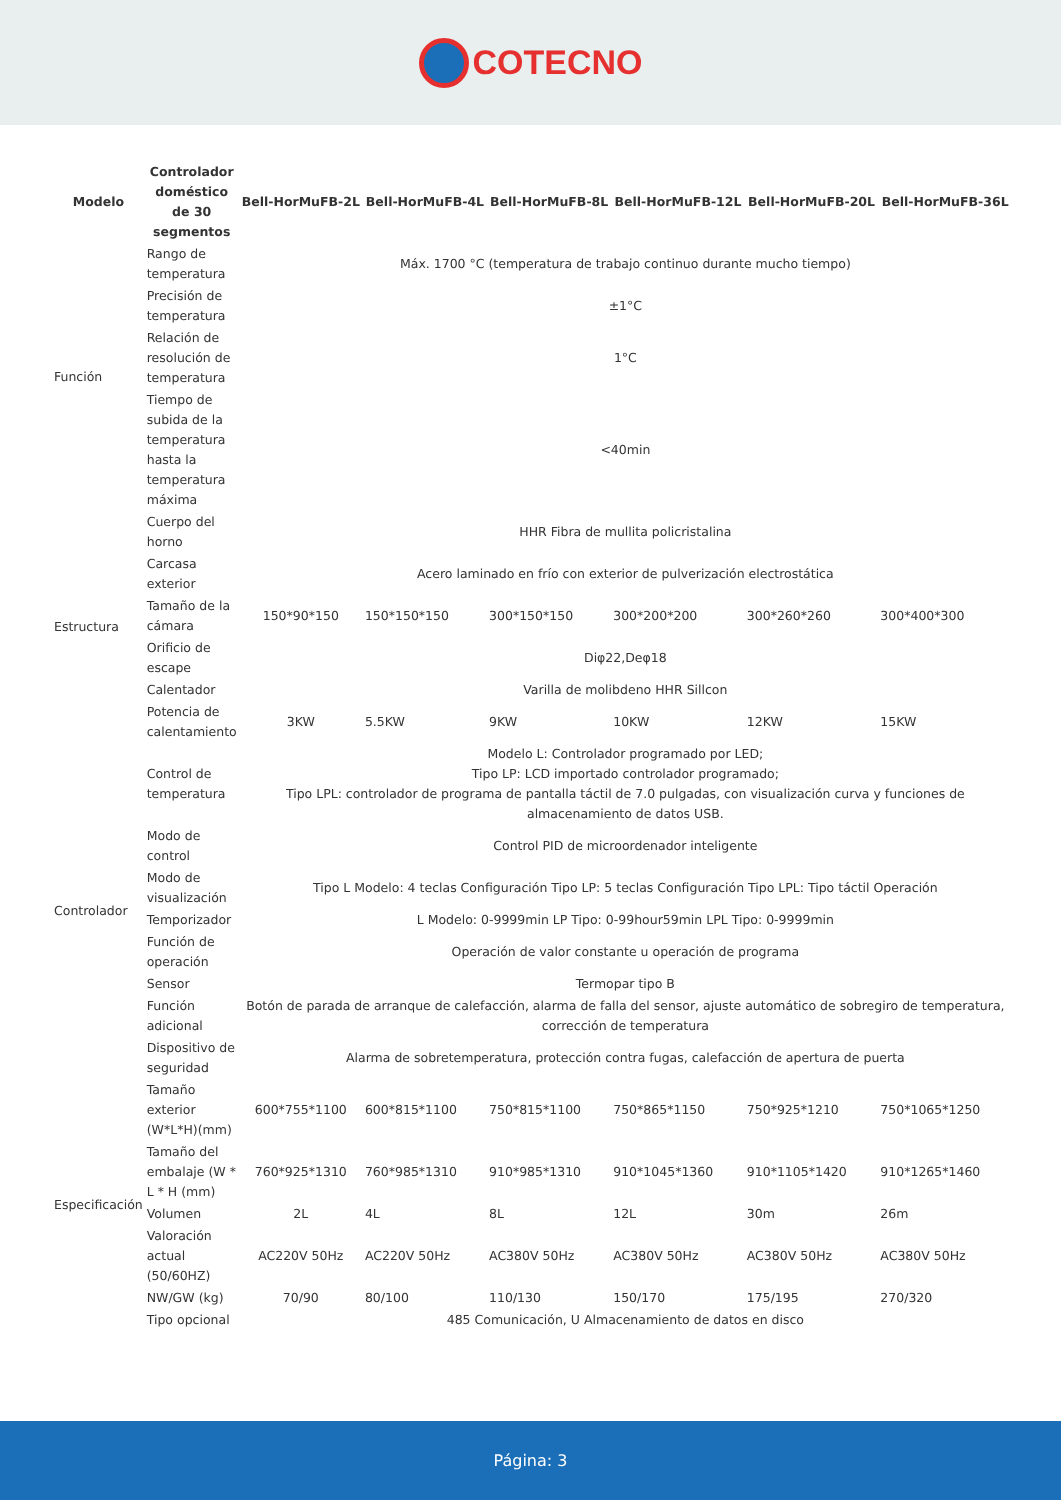COTECNO
| Modelo | Controlador doméstico de 30 segmentos | Bell-HorMuFB-2L | Bell-HorMuFB-4L | Bell-HorMuFB-8L | Bell-HorMuFB-12L | Bell-HorMuFB-20L | Bell-HorMuFB-36L |
| --- | --- | --- | --- | --- | --- | --- | --- |
| Función | Rango de temperatura | Máx. 1700 °C (temperatura de trabajo continuo durante mucho tiempo) | | | | | |
| | Precisión de temperatura | ±1°C | | | | | |
| | Relación de resolución de temperatura | 1°C | | | | | |
| | Tiempo de subida de la temperatura hasta la temperatura máxima | <40min | | | | | |
| Estructura | Cuerpo del horno | HHR Fibra de mullita policristalina | | | | | |
| | Carcasa exterior | Acero laminado en frío con exterior de pulverización electrostática | | | | | |
| | Tamaño de la cámara | 150*90*150 | 150*150*150 | 300*150*150 | 300*200*200 | 300*260*260 | 300*400*300 |
| | Orificio de escape | Diφ22,Deφ18 | | | | | |
| | Calentador | Varilla de molibdeno HHR Sillcon | | | | | |
| | Potencia de calentamiento | 3KW | 5.5KW | 9KW | 10KW | 12KW | 15KW |
| Controlador | Control de temperatura | Modelo L: Controlador programado por LED; Tipo LP: LCD importado controlador programado; Tipo LPL: controlador de programa de pantalla táctil de 7.0 pulgadas, con visualización curva y funciones de almacenamiento de datos USB. | | | | | |
| | Modo de control | Control PID de microordenador inteligente | | | | | |
| | Modo de visualización | Tipo L Modelo: 4 teclas Configuración Tipo LP: 5 teclas Configuración Tipo LPL: Tipo táctil Operación | | | | | |
| | Temporizador | L Modelo: 0-9999min LP Tipo: 0-99hour59min LPL Tipo: 0-9999min | | | | | |
| | Función de operación | Operación de valor constante u operación de programa | | | | | |
| | Sensor | Termopar tipo B | | | | | |
| | Función adicional | Botón de parada de arranque de calefacción, alarma de falla del sensor, ajuste automático de sobregiro de temperatura, corrección de temperatura | | | | | |
| | Dispositivo de seguridad | Alarma de sobretemperatura, protección contra fugas, calefacción de apertura de puerta | | | | | |
| Especificación | Tamaño exterior (W*L*H)(mm) | 600*755*1100 | 600*815*1100 | 750*815*1100 | 750*865*1150 | 750*925*1210 | 750*1065*1250 |
| | Tamaño del embalaje (W * L * H (mm) | 760*925*1310 | 760*985*1310 | 910*985*1310 | 910*1045*1360 | 910*1105*1420 | 910*1265*1460 |
| | Volumen | 2L | 4L | 8L | 12L | 30m | 26m |
| | Valoración actual (50/60HZ) | AC220V 50Hz | AC220V 50Hz | AC380V 50Hz | AC380V 50Hz | AC380V 50Hz | AC380V 50Hz |
| | NW/GW (kg) | 70/90 | 80/100 | 110/130 | 150/170 | 175/195 | 270/320 |
| | Tipo opcional | 485 Comunicación, U Almacenamiento de datos en disco | | | | | |
Página: 3